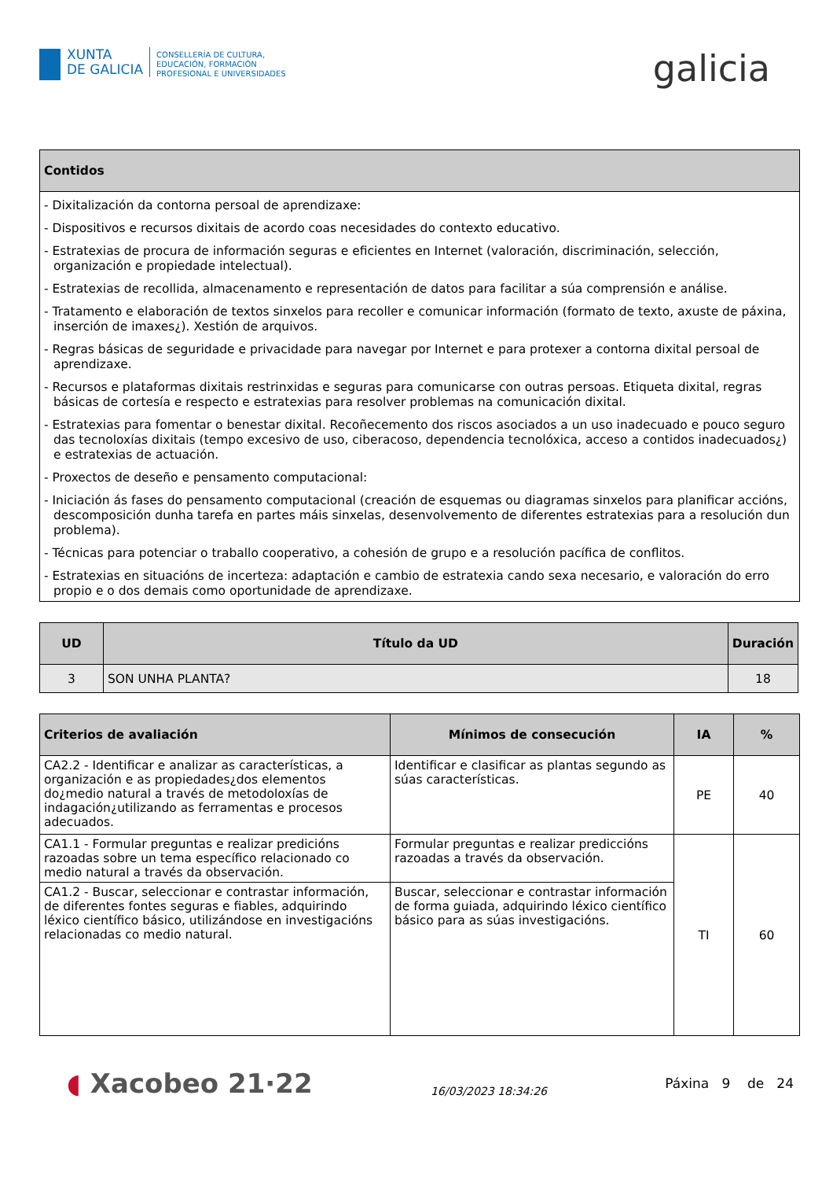XUNTA
DE GALICIA
CONSELLERÍA DE CULTURA,
EDUCACIÓN, FORMACIÓN
PROFESIONAL E UNIVERSIDADES
galicia
| Contidos |
| --- |
| - Dixitalización da contorna persoal de aprendizaxe: - Dispositivos e recursos dixitais de acordo coas necesidades do contexto educativo. - Estratexias de procura de información seguras e eficientes en Internet (valoración, discriminación, selección, organización e propiedade intelectual). - Estratexias de recollida, almacenamento e representación de datos para facilitar a súa comprensión e análise. - Tratamento e elaboración de textos sinxelos para recoller e comunicar información (formato de texto, axuste de páxina, inserción de imaxes¿). Xestión de arquivos. - Regras básicas de seguridade e privacidade para navegar por Internet e para protexer a contorna dixital persoal de aprendizaxe. - Recursos e plataformas dixitais restrinxidas e seguras para comunicarse con outras persoas. Etiqueta dixital, regras básicas de cortesía e respecto e estratexias para resolver problemas na comunicación dixital. - Estratexias para fomentar o benestar dixital. Recoñecemento dos riscos asociados a un uso inadecuado e pouco seguro das tecnoloxías dixitais (tempo excesivo de uso, ciberacoso, dependencia tecnolóxica, acceso a contidos inadecuados¿) e estratexias de actuación. - Proxectos de deseño e pensamento computacional: - Iniciación ás fases do pensamento computacional (creación de esquemas ou diagramas sinxelos para planificar accións, descomposición dunha tarefa en partes máis sinxelas, desenvolvemento de diferentes estratexias para a resolución dun problema). - Técnicas para potenciar o traballo cooperativo, a cohesión de grupo e a resolución pacífica de conflitos. - Estratexias en situacións de incerteza: adaptación e cambio de estratexia cando sexa necesario, e valoración do erro propio e o dos demais como oportunidade de aprendizaxe. |
| UD | Título da UD | Duración |
| --- | --- | --- |
| 3 | SON UNHA PLANTA? | 18 |
| Criterios de avaliación | Mínimos de consecución | IA | % |
| --- | --- | --- | --- |
| CA2.2 - Identificar e analizar as características, a organización e as propiedades¿dos elementos do¿medio natural a través de metodoloxías de indagación¿utilizando as ferramentas e procesos adecuados. | Identificar e clasificar as plantas segundo as súas características. | PE | 40 |
| CA1.1 - Formular preguntas e realizar predicións razoadas sobre un tema específico relacionado co medio natural a través da observación. | Formular preguntas e realizar prediccións razoadas a través da observación. | TI | 60 |
| CA1.2 - Buscar, seleccionar e contrastar información, de diferentes fontes seguras e fiables, adquirindo léxico científico básico, utilizándose en investigacións relacionadas co medio natural. | Buscar, seleccionar e contrastar información de forma guiada, adquirindo léxico científico básico para as súas investigacións. | | |
◖ Xacobeo 21·22
16/03/2023 18:34:26
Páxina 9 de 24